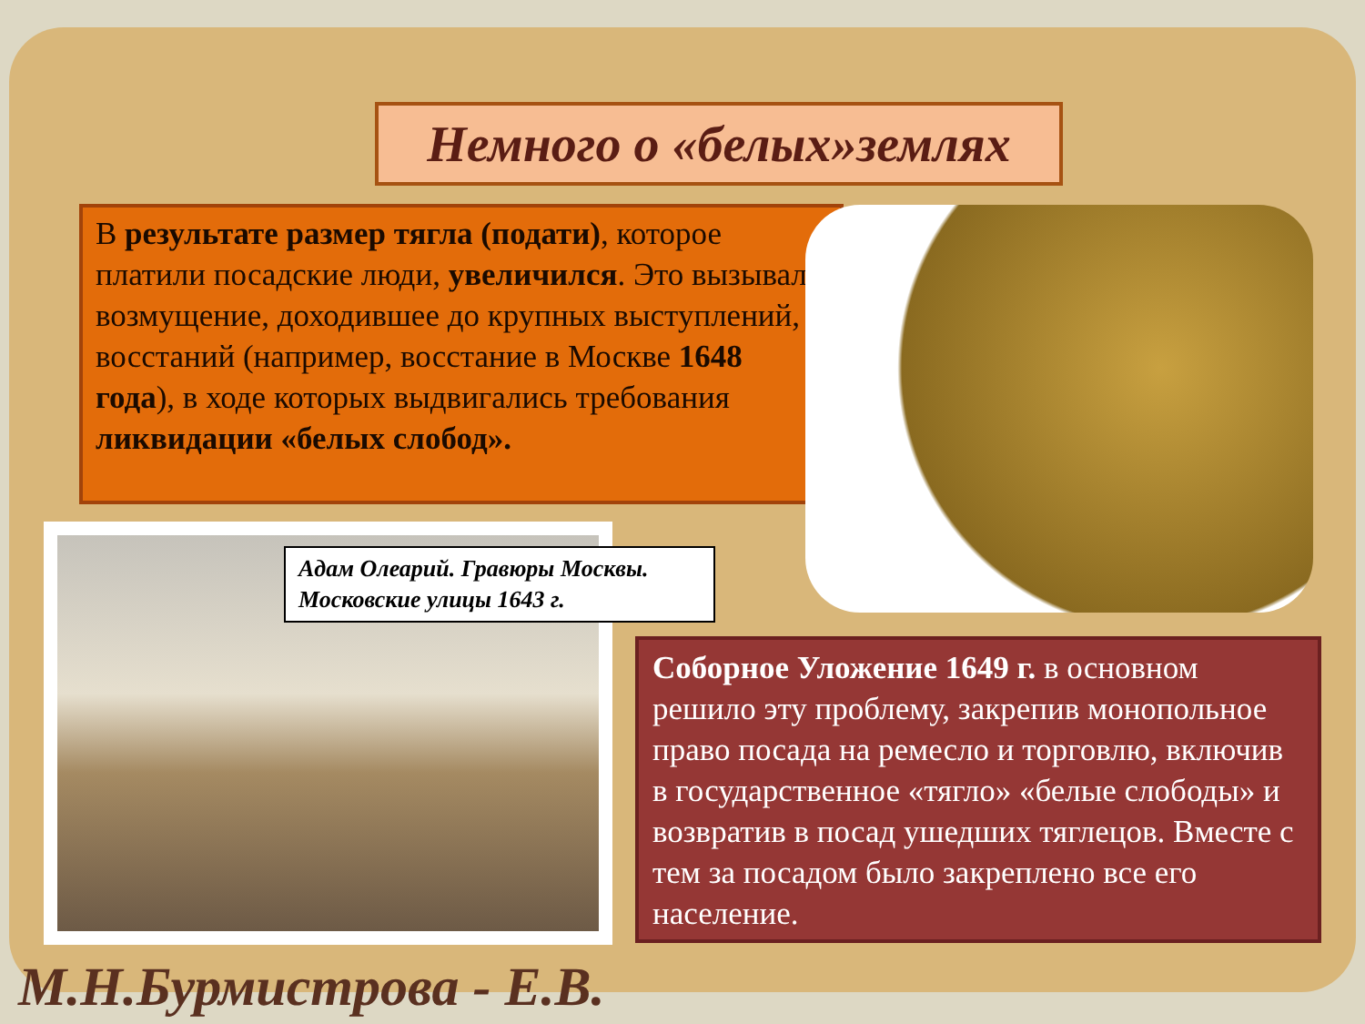Немного о «белых»землях
В результате размер тягла (подати), которое платили посадские люди, увеличился. Это вызывало возмущение, доходившее до крупных выступлений, восстаний (например, восстание в Москве 1648 года), в ходе которых выдвигались требования ликвидации «белых слобод».
Адам Олеарий. Гравюры Москвы. Московские улицы 1643 г.
Соборное Уложение 1649 г. в основном решило эту проблему, закрепив монопольное право посада на ремесло и торговлю, включив в государственное «тягло» «белые слободы» и возвратив в посад ушедших тяглецов. Вместе с тем за посадом было закреплено все его население.
М.Н.Бурмистрова - Е.В.